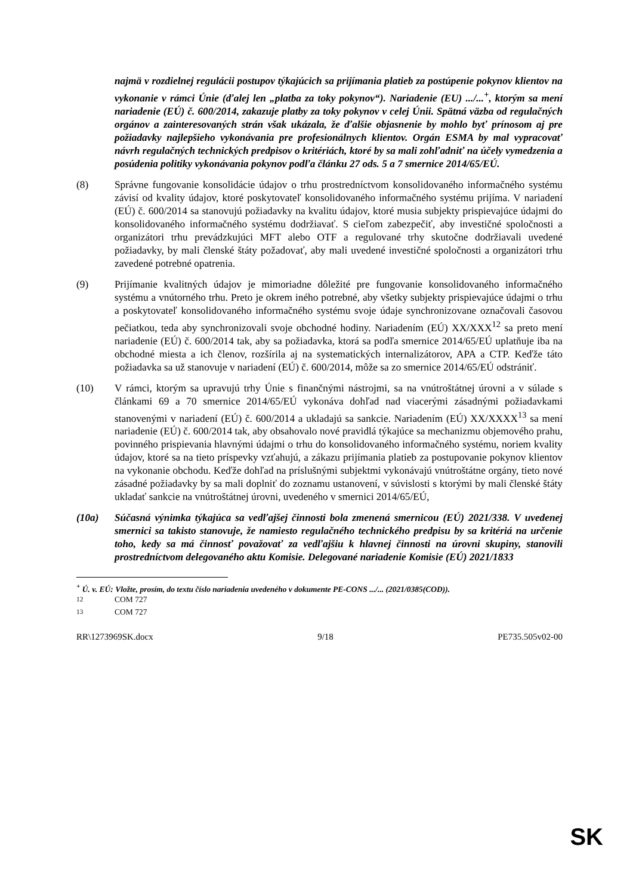najmä v rozdielnej regulácii postupov týkajúcich sa prijímania platieb za postúpenie pokynov klientov na vykonanie v rámci Únie (ďalej len „platba za toky pokynov“). Nariadenie (EU) .../...<sup>+</sup>, ktorým sa mení nariadenie (EÚ) č. 600/2014, zakazuje platby za toky pokynov v celej Únii. Spätná väzba od regulačných orgánov a zainteresovaných strán však ukázala, že ďalšie objasnenie by mohlo byť prínosom aj pre požiadavky najlepšieho vykonávania pre profesionálnych klientov. Orgán ESMA by mal vypracovať návrh regulačných technických predpisov o kritériách, ktoré by sa mali zohľadniť na účely vymedzenia a posúdenia politiky vykonávania pokynov podľa článku 27 ods. 5 a 7 smernice 2014/65/EÚ.
(8) Správne fungovanie konsolidácie údajov o trhu prostredníctvom konsolidovaného informačného systému závisí od kvality údajov, ktoré poskytovateľ konsolidovaného informačného systému prijíma. V nariadení (EÚ) č. 600/2014 sa stanovujú požiadavky na kvalitu údajov, ktoré musia subjekty prispievajúce údajmi do konsolidovaného informačného systému dodržiavať. S cieľom zabezpečiť, aby investičné spoločnosti a organizátori trhu prevádzkujúci MFT alebo OTF a regulované trhy skutočne dodržiavali uvedené požiadavky, by mali členské štáty požadovať, aby mali uvedené investičné spoločnosti a organizátori trhu zavedené potrebné opatrenia.
(9) Prijímanie kvalitných údajov je mimoriadne dôležité pre fungovanie konsolidovaného informačného systému a vnútorného trhu. Preto je okrem iného potrebné, aby všetky subjekty prispievajúce údajmi o trhu a poskytovateľ konsolidovaného informačného systému svoje údaje synchronizovane označovali časovou pečiatkou, teda aby synchronizovali svoje obchodné hodiny. Nariadením (EÚ) XX/XXX<sup>12</sup> sa preto mení nariadenie (EÚ) č. 600/2014 tak, aby sa požiadavka, ktorá sa podľa smernice 2014/65/EÚ uplatňuje iba na obchodné miesta a ich členov, rozšírila aj na systematických internalizátorov, APA a CTP. Keďže táto požiadavka sa už stanovuje v nariadení (EÚ) č. 600/2014, môže sa zo smernice 2014/65/EÚ odstrániť.
(10) V rámci, ktorým sa upravujú trhy Únie s finančnými nástrojmi, sa na vnútroštátnej úrovni a v súlade s článkami 69 a 70 smernice 2014/65/EÚ vykonáva dohľad nad viacerými zásadnými požiadavkami stanovenými v nariadení (EÚ) č. 600/2014 a ukladajú sa sankcie. Nariadením (EÚ) XX/XXXX<sup>13</sup> sa mení nariadenie (EÚ) č. 600/2014 tak, aby obsahovalo nové pravidlá týkajúce sa mechanizmu objemového prahu, povinného prispievania hlavnými údajmi o trhu do konsolidovaného informačného systému, noriem kvality údajov, ktoré sa na tieto príspevky vzťahujú, a zákazu prijímania platieb za postupovanie pokynov klientov na vykonanie obchodu. Keďže dohľad na príslušnými subjektmi vykonávajú vnútroštátne orgány, tieto nové zásadné požiadavky by sa mali doplniť do zoznamu ustanovení, v súvislosti s ktorými by mali členské štáty ukladať sankcie na vnútroštátnej úrovni, uvedeného v smernici 2014/65/EÚ,
(10a) Súčasná výnimka týkajúca sa vedľajšej činnosti bola zmenená smernicou (EÚ) 2021/338. V uvedenej smernici sa takisto stanovuje, že namiesto regulačného technického predpisu by sa kritériá na určenie toho, kedy sa má činnosť považovať za vedľajšiu k hlavnej činnosti na úrovni skupiny, stanovili prostredníctvom delegovaného aktu Komisie. Delegované nariadenie Komisie (EÚ) 2021/1833
<sup>+</sup> Ú. v. EÚ: Vložte, prosím, do textu číslo nariadenia uvedeného v dokumente PE-CONS .../... (2021/0385(COD)).
<sup>12</sup> COM 727
<sup>13</sup> COM 727
RR\1273969SK.docx 9/18 PE735.505v02-00
SK